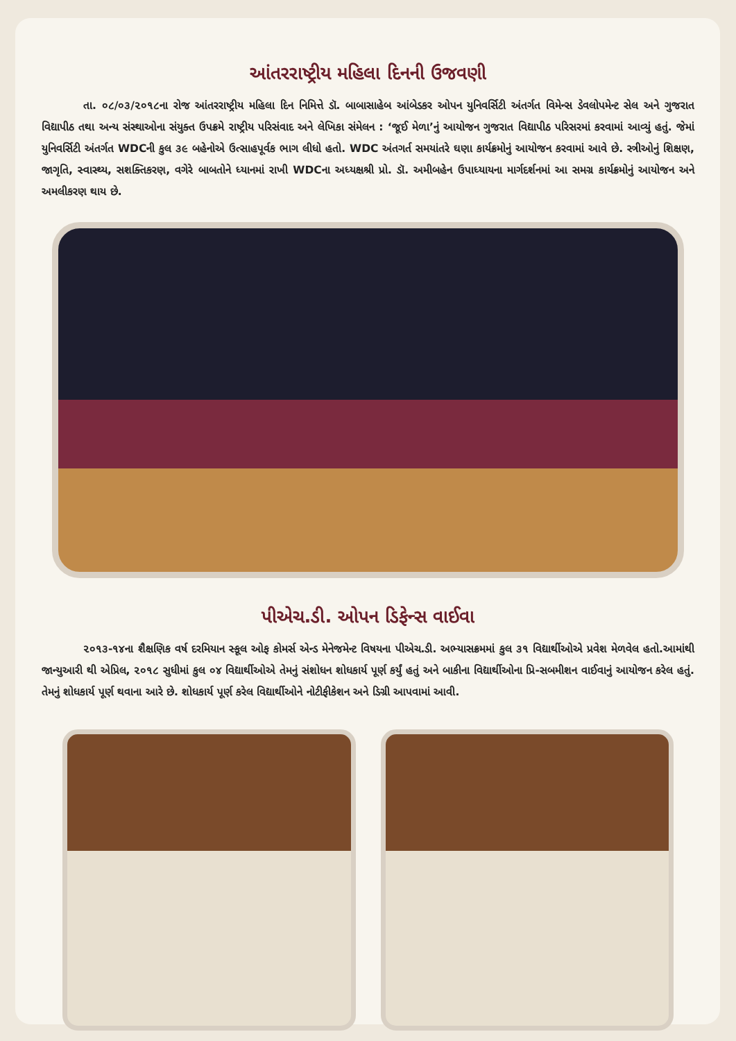આંતરરાષ્ટ્રીય મહિલા દિનની ઉજવણી
તા. ૦૮/૦૩/૨૦૧૮ના રોજ આંતરરાષ્ટ્રીય મહિલા દિન નિમિત્તે ડૉ. બાબાસાહેબ આંબેડકર ઓપન યુનિવર્સિટી અંતર્ગત વિમેન્સ ડેવલોપમેન્ટ સેલ અને ગુજરાત વિદ્યાપીઠ તથા અન્ય સંસ્થાઓના સંયુક્ત ઉપક્રમે રાષ્ટ્રીય પરિસંવાદ અને લેખિકા સંમેલન : ‘જૂઈ મેળા’નું આયોજન ગુજરાત વિદ્યાપીઠ પરિસરમાં કરવામાં આવ્યું હતું. જેમાં યુનિવર્સિટી અંતર્ગત WDCની કુલ ૩૯ બહેનોએ ઉત્સાહપૂર્વક ભાગ લીધો હતો. WDC અંતગર્ત સમયાંતરે ઘણા કાર્યક્રમોનું આયોજન કરવામાં આવે છે. સ્ત્રીઓનું શિક્ષણ, જાગૃતિ, સ્વાસ્થ્ય, સશક્તિકરણ, વગેરે બાબતોને ધ્યાનમાં રાખી WDCના અધ્યક્ષશ્રી પ્રો. ડૉ. અમીબહેન ઉપાધ્યાયના માર્ગદર્શનમાં આ સમગ્ર કાર્યક્રમોનું આયોજન અને અમલીકરણ થાય છે.
પીએચ.ડી. ઓપન ડિફેન્સ વાઈવા
૨૦૧૩-૧૪ના શૈક્ષણિક વર્ષ દરમિયાન સ્કૂલ ઓફ કોમર્સ એન્ડ મેનેજમેન્ટ વિષયના પીએચ.ડી. અભ્યાસક્રમમાં કુલ ૩૧ વિદ્યાર્થીઓએ પ્રવેશ મેળવેલ હતો.આમાંથી જાન્યુઆરી થી એપ્રિલ, ૨૦૧૮ સુધીમાં કુલ ૦૪ વિદ્યાર્થીઓએ તેમનું સંશોધન શોધકાર્ય પૂર્ણ કર્યું હતું અને બાકીના વિદ્યાર્થીઓના પ્રિ-સબમીશન વાઈવાનું આયોજન કરેલ હતું. તેમનું શોધકાર્ય પૂર્ણ થવાના આરે છે. શોધકાર્ય પૂર્ણ કરેલ વિદ્યાર્થીઓને નોટીફીકેશન અને ડિગ્રી આપવામાં આવી.